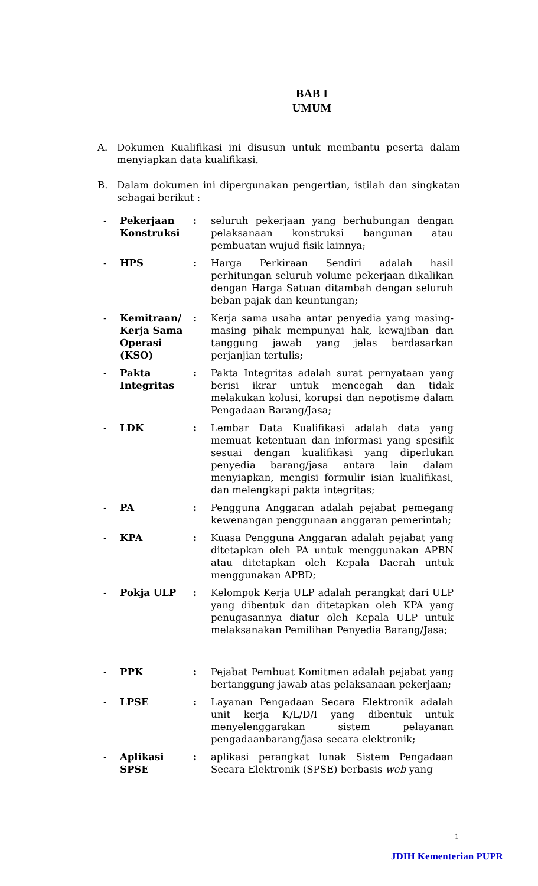BAB I
UMUM
A. Dokumen Kualifikasi ini disusun untuk membantu peserta dalam menyiapkan data kualifikasi.
B. Dalam dokumen ini dipergunakan pengertian, istilah dan singkatan sebagai berikut :
| - | Pekerjaan Konstruksi | : | seluruh pekerjaan yang berhubungan dengan pelaksanaan konstruksi bangunan atau pembuatan wujud fisik lainnya; |
| - | HPS | : | Harga Perkiraan Sendiri adalah hasil perhitungan seluruh volume pekerjaan dikalikan dengan Harga Satuan ditambah dengan seluruh beban pajak dan keuntungan; |
| - | Kemitraan/ Kerja Sama Operasi (KSO) | : | Kerja sama usaha antar penyedia yang masing-masing pihak mempunyai hak, kewajiban dan tanggung jawab yang jelas berdasarkan perjanjian tertulis; |
| - | Pakta Integritas | : | Pakta Integritas adalah surat pernyataan yang berisi ikrar untuk mencegah dan tidak melakukan kolusi, korupsi dan nepotisme dalam Pengadaan Barang/Jasa; |
| - | LDK | : | Lembar Data Kualifikasi adalah data yang memuat ketentuan dan informasi yang spesifik sesuai dengan kualifikasi yang diperlukan penyedia barang/jasa antara lain dalam menyiapkan, mengisi formulir isian kualifikasi, dan melengkapi pakta integritas; |
| - | PA | : | Pengguna Anggaran adalah pejabat pemegang kewenangan penggunaan anggaran pemerintah; |
| - | KPA | : | Kuasa Pengguna Anggaran adalah pejabat yang ditetapkan oleh PA untuk menggunakan APBN atau ditetapkan oleh Kepala Daerah untuk menggunakan APBD; |
| - | Pokja ULP | : | Kelompok Kerja ULP adalah perangkat dari ULP yang dibentuk dan ditetapkan oleh KPA yang penugasannya diatur oleh Kepala ULP untuk melaksanakan Pemilihan Penyedia Barang/Jasa; |
| - | PPK | : | Pejabat Pembuat Komitmen adalah pejabat yang bertanggung jawab atas pelaksanaan pekerjaan; |
| - | LPSE | : | Layanan Pengadaan Secara Elektronik adalah unit kerja K/L/D/I yang dibentuk untuk menyelenggarakan sistem pelayanan pengadaanbarang/jasa secara elektronik; |
| - | Aplikasi SPSE | : | aplikasi perangkat lunak Sistem Pengadaan Secara Elektronik (SPSE) berbasis web yang |
1
JDIH Kementerian PUPR